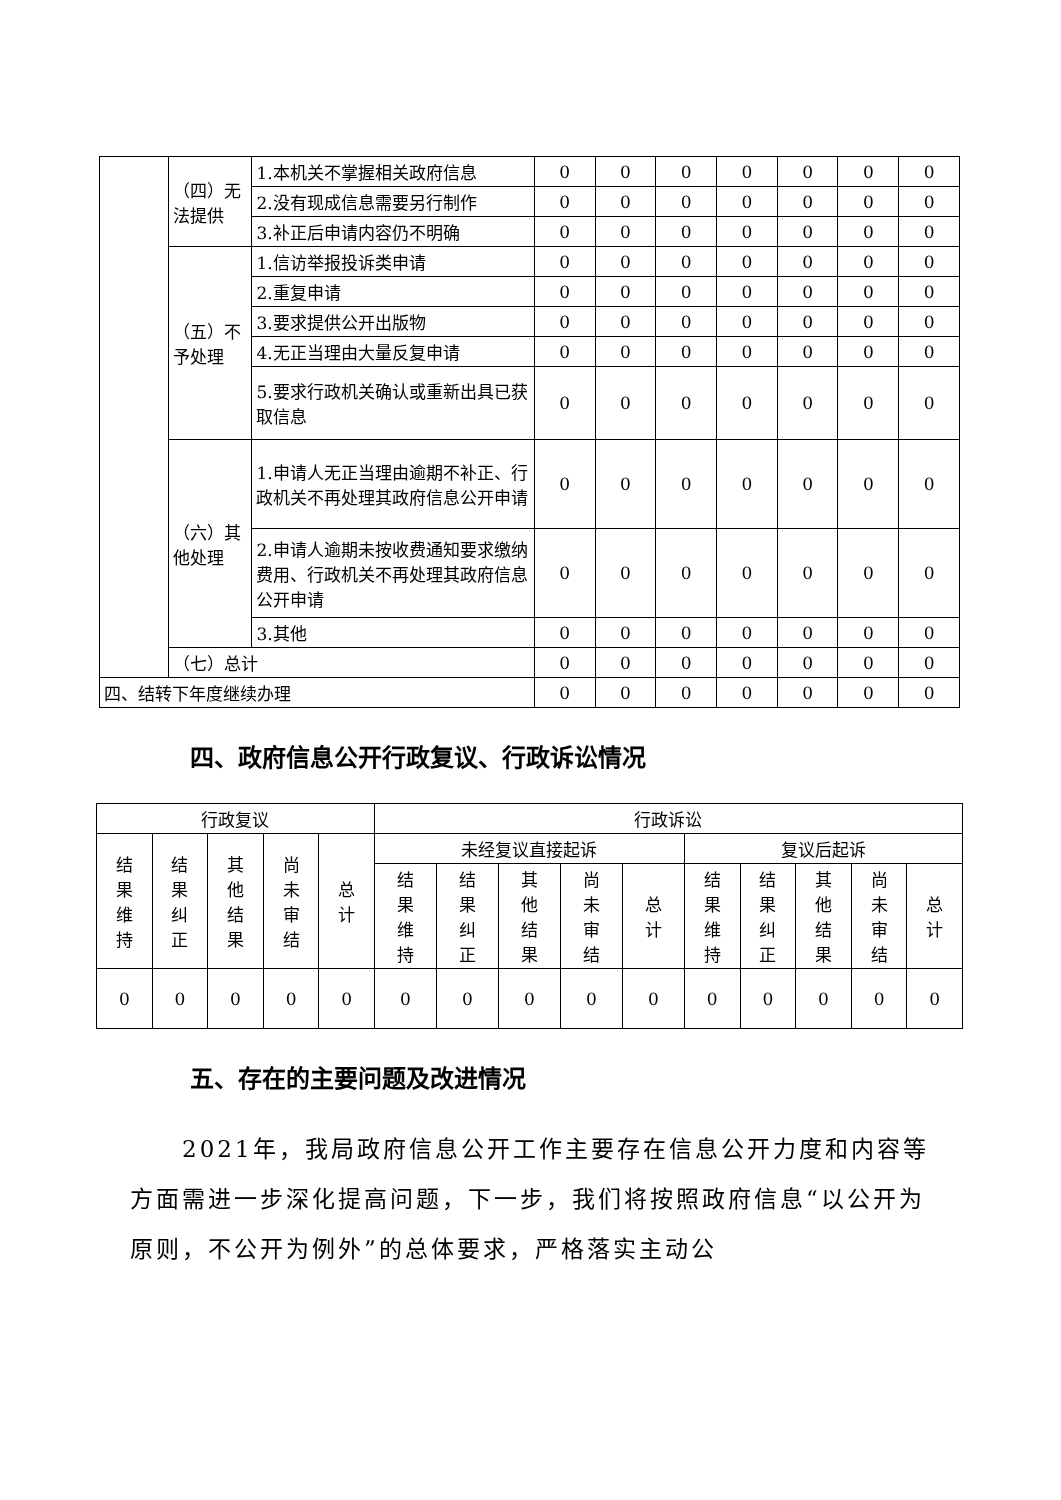| | （四）无法提供 | 1.本机关不掌握相关政府信息 | 0 | 0 | 0 | 0 | 0 | 0 | 0 |
| | | 2.没有现成信息需要另行制作 | 0 | 0 | 0 | 0 | 0 | 0 | 0 |
| | | 3.补正后申请内容仍不明确 | 0 | 0 | 0 | 0 | 0 | 0 | 0 |
| | （五）不予处理 | 1.信访举报投诉类申请 | 0 | 0 | 0 | 0 | 0 | 0 | 0 |
| | | 2.重复申请 | 0 | 0 | 0 | 0 | 0 | 0 | 0 |
| | | 3.要求提供公开出版物 | 0 | 0 | 0 | 0 | 0 | 0 | 0 |
| | | 4.无正当理由大量反复申请 | 0 | 0 | 0 | 0 | 0 | 0 | 0 |
| | | 5.要求行政机关确认或重新出具已获取信息 | 0 | 0 | 0 | 0 | 0 | 0 | 0 |
| | （六）其他处理 | 1.申请人无正当理由逾期不补正、行政机关不再处理其政府信息公开申请 | 0 | 0 | 0 | 0 | 0 | 0 | 0 |
| | | 2.申请人逾期未按收费通知要求缴纳费用、行政机关不再处理其政府信息公开申请 | 0 | 0 | 0 | 0 | 0 | 0 | 0 |
| | | 3.其他 | 0 | 0 | 0 | 0 | 0 | 0 | 0 |
| | （七）总计 | | 0 | 0 | 0 | 0 | 0 | 0 | 0 |
| 四、结转下年度继续办理 | | | 0 | 0 | 0 | 0 | 0 | 0 | 0 |
四、政府信息公开行政复议、行政诉讼情况
| 行政复议 | | | | | 行政诉讼 | | | | | | | | | |
| --- | --- | --- | --- | --- | --- | --- | --- | --- | --- | --- | --- | --- | --- | --- |
| 结 果 维 持 | 结 果 纠 正 | 其 他 结 果 | 尚 未 审 结 | 总 计 | 未经复议直接起诉 | | | | | 复议后起诉 | | | | |
| | | | | | 结 果 维 持 | 结 果 纠 正 | 其 他 结 果 | 尚 未 审 结 | 总 计 | 结 果 维 持 | 结 果 纠 正 | 其 他 结 果 | 尚 未 审 结 | 总 计 |
| 0 | 0 | 0 | 0 | 0 | 0 | 0 | 0 | 0 | 0 | 0 | 0 | 0 | 0 | 0 |
五、存在的主要问题及改进情况
  2021年，我局政府信息公开工作主要存在信息公开力度和内容等方面需进一步深化提高问题，下一步，我们将按照政府信息“以公开为原则，不公开为例外”的总体要求，严格落实主动公